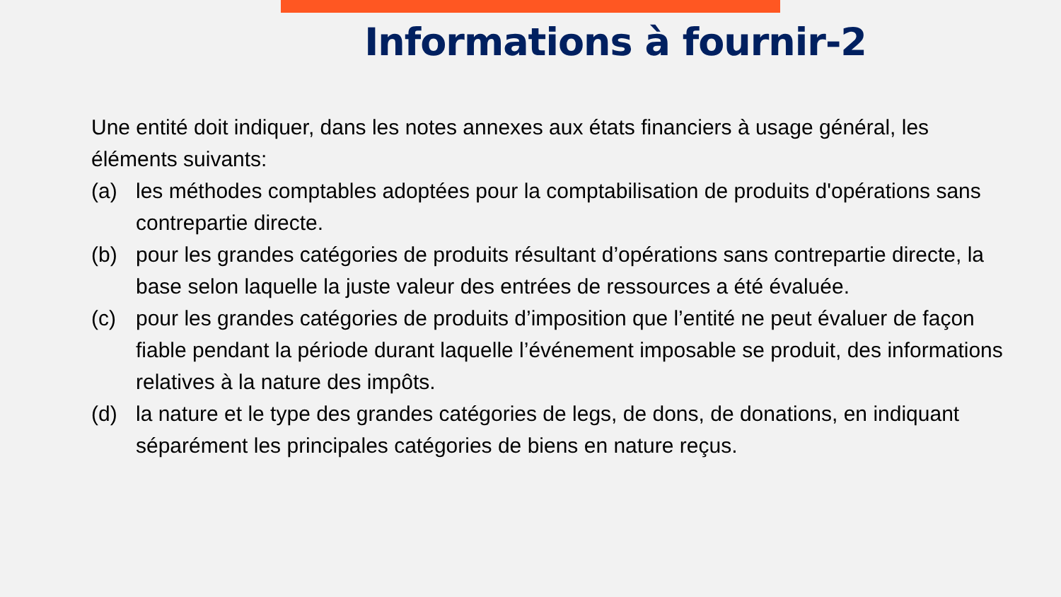Informations à fournir-2
Une entité doit indiquer, dans les notes annexes aux états financiers à usage général, les éléments suivants:
(a) les méthodes comptables adoptées pour la comptabilisation de produits d'opérations sans contrepartie directe.
(b) pour les grandes catégories de produits résultant d’opérations sans contrepartie directe, la base selon laquelle la juste valeur des entrées de ressources a été évaluée.
(c) pour les grandes catégories de produits d’imposition que l’entité ne peut évaluer de façon fiable pendant la période durant laquelle l’événement imposable se produit, des informations relatives à la nature des impôts.
(d) la nature et le type des grandes catégories de legs, de dons, de donations, en indiquant séparément les principales catégories de biens en nature reçus.